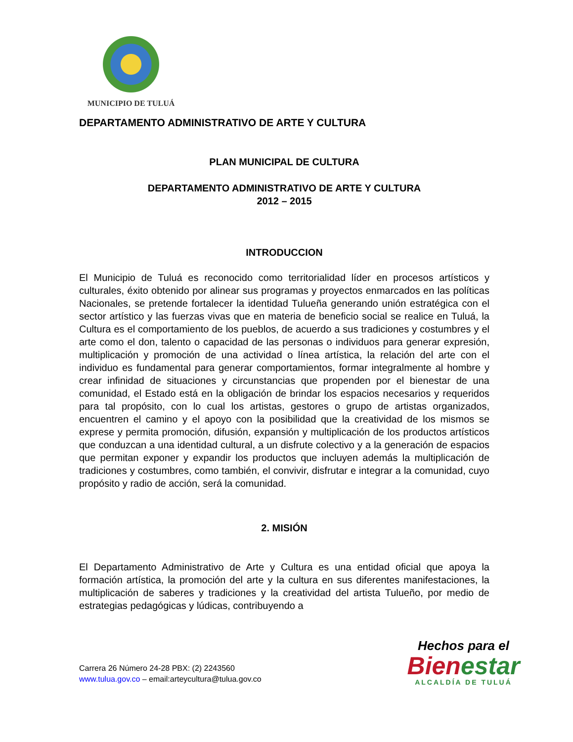MUNICIPIO DE TULUÁ
DEPARTAMENTO ADMINISTRATIVO DE ARTE Y CULTURA
PLAN MUNICIPAL DE CULTURA
DEPARTAMENTO ADMINISTRATIVO DE ARTE Y CULTURA
2012 – 2015
INTRODUCCION
El Municipio de Tuluá es reconocido como territorialidad líder en procesos artísticos y culturales, éxito obtenido por alinear sus programas y proyectos enmarcados en las políticas Nacionales, se pretende fortalecer la identidad Tulueña generando unión estratégica con el sector artístico y las fuerzas vivas que en materia de beneficio social se realice en Tuluá, la Cultura es el comportamiento de los pueblos, de acuerdo a sus tradiciones y costumbres y el arte como el don, talento o capacidad de las personas o individuos para generar expresión, multiplicación y promoción de una actividad o línea artística, la relación del arte con el individuo es fundamental para generar comportamientos, formar integralmente al hombre y crear infinidad de situaciones y circunstancias que propenden por el bienestar de una comunidad, el Estado está en la obligación de brindar los espacios necesarios y requeridos para tal propósito, con lo cual los artistas, gestores o grupo de artistas organizados, encuentren el camino y el apoyo con la posibilidad que la creatividad de los mismos se exprese y permita promoción, difusión, expansión y multiplicación de los productos artísticos que conduzcan a una identidad cultural, a un disfrute colectivo y a la generación de espacios que permitan exponer y expandir los productos que incluyen además la multiplicación de tradiciones y costumbres, como también, el convivir, disfrutar e integrar a la comunidad, cuyo propósito y radio de acción, será la comunidad.
2. MISIÓN
El Departamento Administrativo de Arte y Cultura es una entidad oficial que apoya la formación artística, la promoción del arte y la cultura en sus diferentes manifestaciones, la multiplicación de saberes y tradiciones y la creatividad del artista Tulueño, por medio de estrategias pedagógicas y lúdicas, contribuyendo a
Carrera 26 Número 24-28 PBX: (2) 2243560
www.tulua.gov.co – email:arteycultura@tulua.gov.co
Hechos para el
Bienestar
ALCALDÍA DE TULUÁ